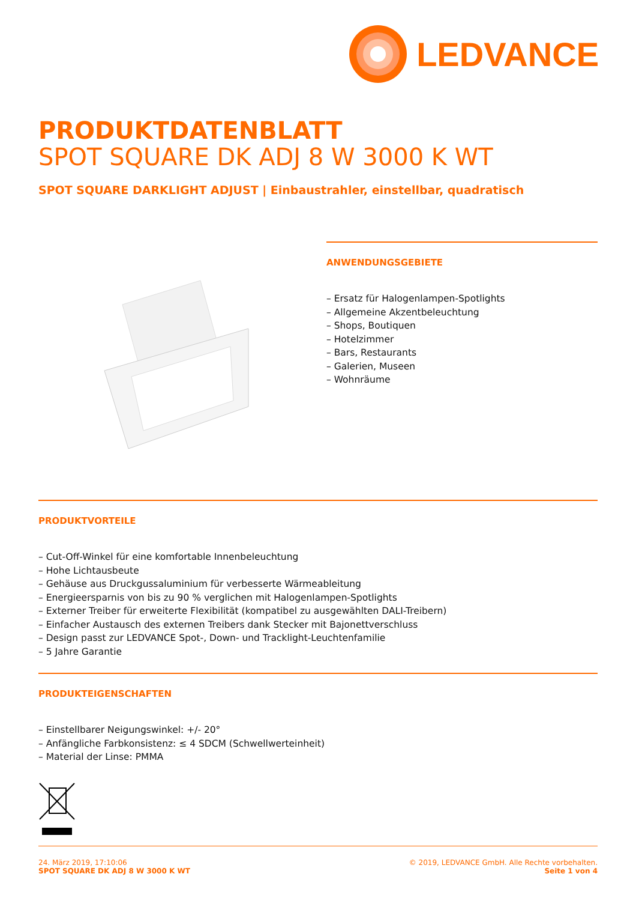LEDVANCE
PRODUKTDATENBLATT
SPOT SQUARE DK ADJ 8 W 3000 K WT
SPOT SQUARE DARKLIGHT ADJUST | Einbaustrahler, einstellbar, quadratisch
ANWENDUNGSGEBIETE
– Ersatz für Halogenlampen-Spotlights
– Allgemeine Akzentbeleuchtung
– Shops, Boutiquen
– Hotelzimmer
– Bars, Restaurants
– Galerien, Museen
– Wohnräume
PRODUKTVORTEILE
– Cut-Off-Winkel für eine komfortable Innenbeleuchtung
– Hohe Lichtausbeute
– Gehäuse aus Druckgussaluminium für verbesserte Wärmeableitung
– Energieersparnis von bis zu 90 % verglichen mit Halogenlampen-Spotlights
– Externer Treiber für erweiterte Flexibilität (kompatibel zu ausgewählten DALI-Treibern)
– Einfacher Austausch des externen Treibers dank Stecker mit Bajonettverschluss
– Design passt zur LEDVANCE Spot-, Down- und Tracklight-Leuchtenfamilie
– 5 Jahre Garantie
PRODUKTEIGENSCHAFTEN
– Einstellbarer Neigungswinkel: +/- 20°
– Anfängliche Farbkonsistenz: ≤ 4 SDCM (Schwellwerteinheit)
– Material der Linse: PMMA
24. März 2019, 17:10:06
SPOT SQUARE DK ADJ 8 W 3000 K WT
© 2019, LEDVANCE GmbH. Alle Rechte vorbehalten.
Seite 1 von 4